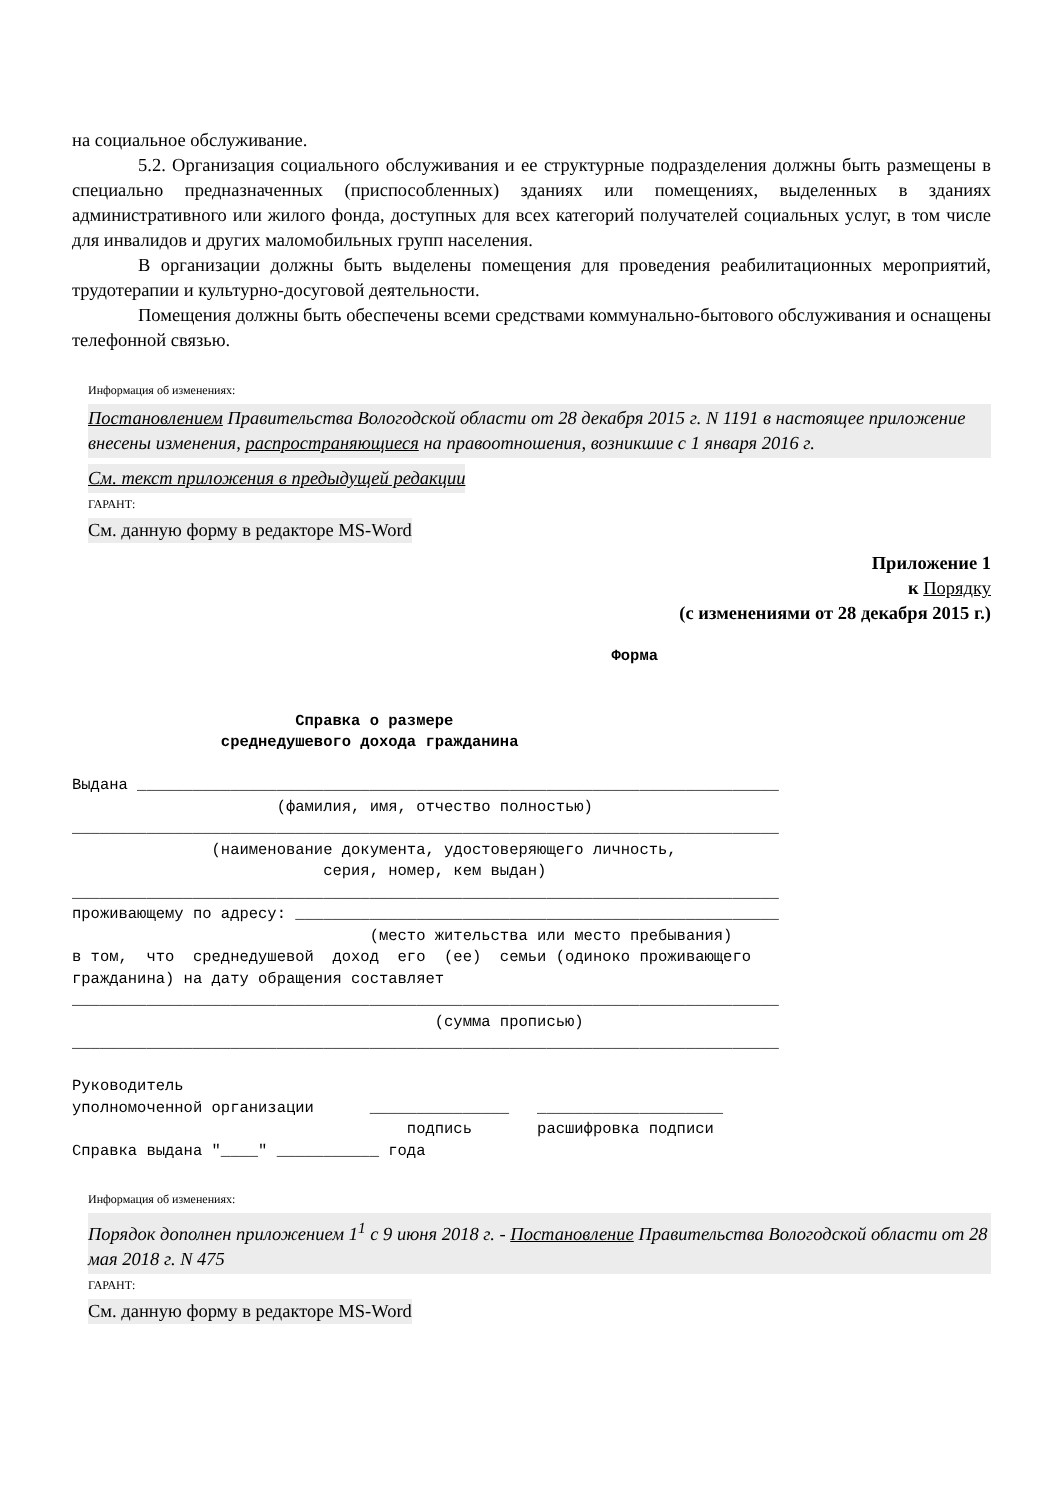на социальное обслуживание.
5.2. Организация социального обслуживания и ее структурные подразделения должны быть размещены в специально предназначенных (приспособленных) зданиях или помещениях, выделенных в зданиях административного или жилого фонда, доступных для всех категорий получателей социальных услуг, в том числе для инвалидов и других маломобильных групп населения.
В организации должны быть выделены помещения для проведения реабилитационных мероприятий, трудотерапии и культурно-досуговой деятельности.
Помещения должны быть обеспечены всеми средствами коммунально-бытового обслуживания и оснащены телефонной связью.
Информация об изменениях:
Постановлением Правительства Вологодской области от 28 декабря 2015 г. N 1191 в настоящее приложение внесены изменения, распространяющиеся на правоотношения, возникшие с 1 января 2016 г.
См. текст приложения в предыдущей редакции
ГАРАНТ:
См. данную форму в редакторе MS-Word
Приложение 1
к Порядку
(с изменениями от 28 декабря 2015 г.)
                                                          Форма


                        Справка о размере
                среднедушевого дохода гражданина

Выдана _____________________________________________________________________
                      (фамилия, имя, отчество полностью)
____________________________________________________________________________
               (наименование документа, удостоверяющего личность,
                           серия, номер, кем выдан)
____________________________________________________________________________
проживающему по адресу: ____________________________________________________
                                (место жительства или место пребывания)
в том,  что  среднедушевой  доход  его  (ее)  семьи (одиноко проживающего
гражданина) на дату обращения составляет
____________________________________________________________________________
                                       (сумма прописью)
____________________________________________________________________________

Руководитель
уполномоченной организации      _______________   ____________________
                                    подпись       расшифровка подписи
Справка выдана "____" ___________ года
Информация об изменениях:
Порядок дополнен приложением 1<sup>1</sup> с 9 июня 2018 г. - Постановление Правительства Вологодской области от 28 мая 2018 г. N 475
ГАРАНТ:
См. данную форму в редакторе MS-Word